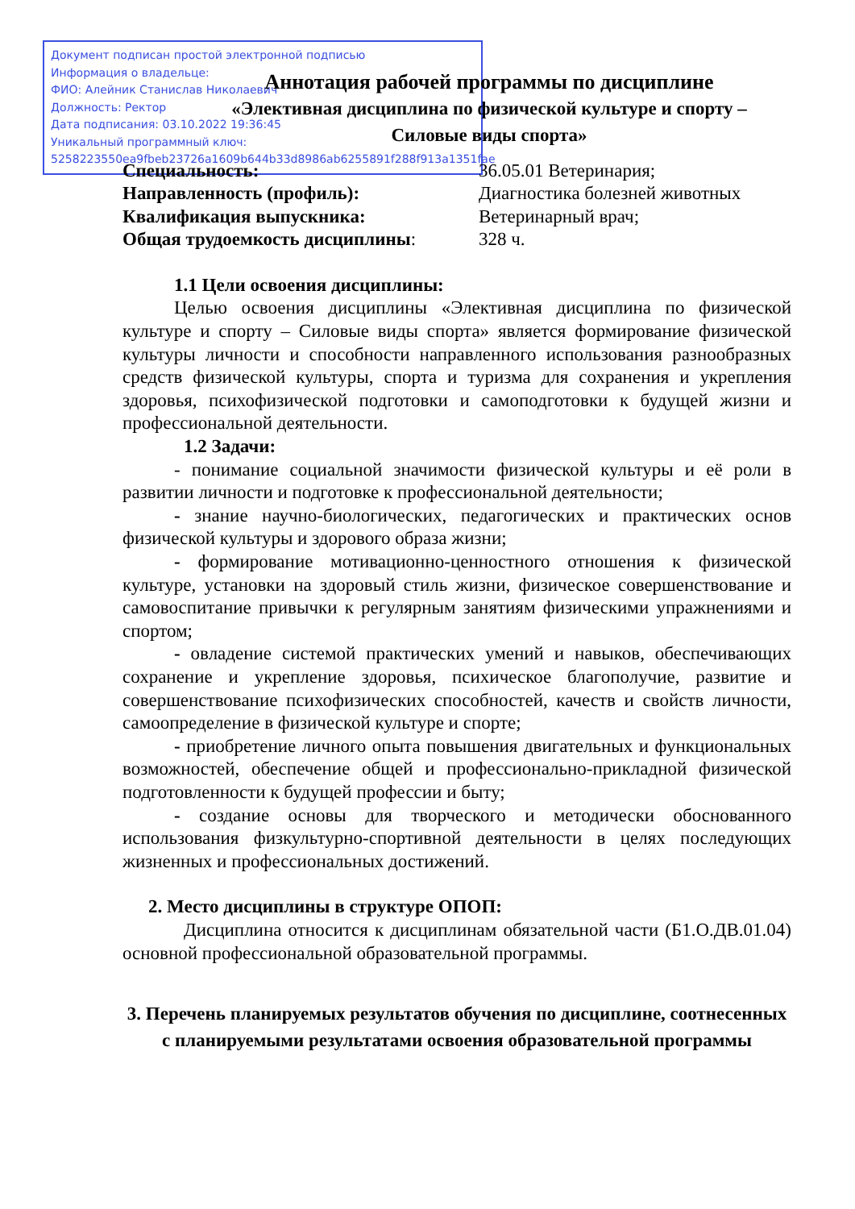Документ подписан простой электронной подписью
Информация о владельце:
ФИО: Алейник Станислав Николаевич
Должность: Ректор
Дата подписания: 03.10.2022 19:36:45
Уникальный программный ключ:
5258223550ea9fbeb23726a1609b644b33d8986ab6255891f288f913a1351fae
Аннотация рабочей программы по дисциплине
«Элективная дисциплина по физической культуре и спорту –
Силовые виды спорта»
Специальность: 36.05.01 Ветеринария; Направленность (профиль): Диагностика болезней животных Квалификация выпускника: Ветеринарный врач; Общая трудоемкость дисциплины: 328 ч.
1.1 Цели освоения дисциплины:
Целью освоения дисциплины «Элективная дисциплина по физической культуре и спорту – Силовые виды спорта» является формирование физической культуры личности и способности направленного использования разнообразных средств физической культуры, спорта и туризма для сохранения и укрепления здоровья, психофизической подготовки и самоподготовки к будущей жизни и профессиональной деятельности.
1.2 Задачи:
- понимание социальной значимости физической культуры и её роли в развитии личности и подготовке к профессиональной деятельности;
- знание научно-биологических, педагогических и практических основ физической культуры и здорового образа жизни;
- формирование мотивационно-ценностного отношения к физической культуре, установки на здоровый стиль жизни, физическое совершенствование и самовоспитание привычки к регулярным занятиям физическими упражнениями и спортом;
- овладение системой практических умений и навыков, обеспечивающих сохранение и укрепление здоровья, психическое благополучие, развитие и совершенствование психофизических способностей, качеств и свойств личности, самоопределение в физической культуре и спорте;
- приобретение личного опыта повышения двигательных и функциональных возможностей, обеспечение общей и профессионально-прикладной физической подготовленности к будущей профессии и быту;
- создание основы для творческого и методически обоснованного использования физкультурно-спортивной деятельности в целях последующих жизненных и профессиональных достижений.
2. Место дисциплины в структуре ОПОП:
Дисциплина относится к дисциплинам обязательной части (Б1.О.ДВ.01.04) основной профессиональной образовательной программы.
3. Перечень планируемых результатов обучения по дисциплине, соотнесенных с планируемыми результатами освоения образовательной программы